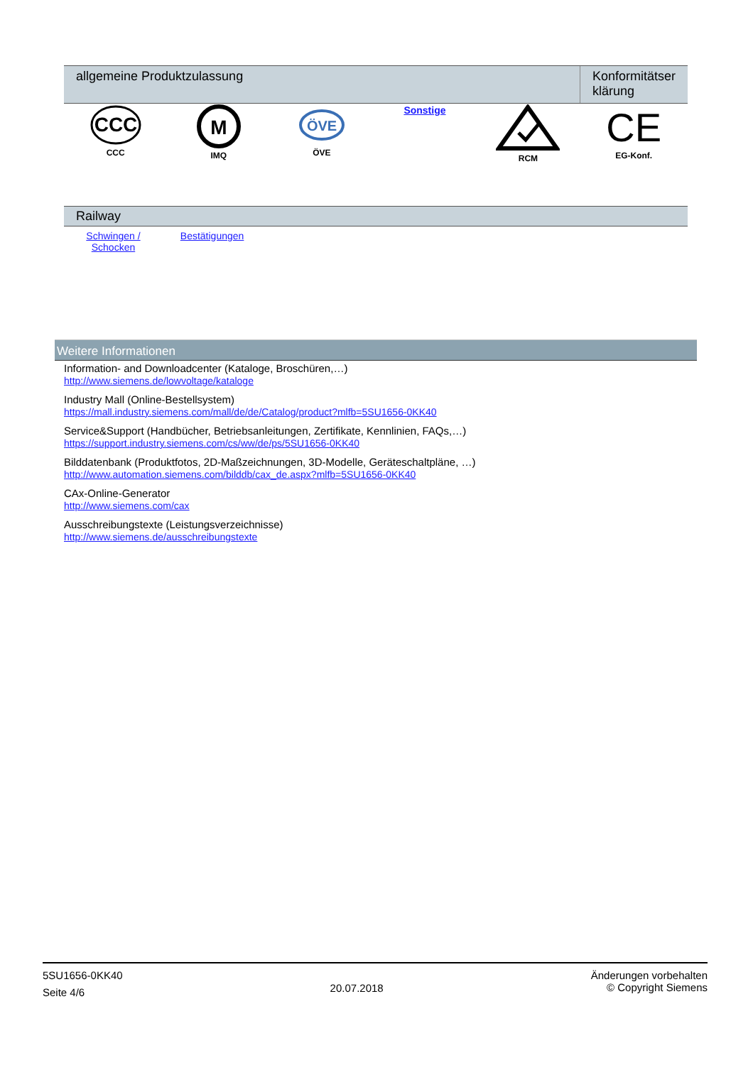| allgemeine Produktzulassung | | | | | Konformitätser klärung |
| --- | --- | --- | --- | --- | --- |
| CCC CCC | M IMQ | ÖVE ÖVE | Sonstige | RCM | CE EG-Konf. |
| Railway | | |
| --- | --- | --- |
| Schwingen / Schocken | Bestätigungen | |
Weitere Informationen
Information- and Downloadcenter (Kataloge, Broschüren,…)
http://www.siemens.de/lowvoltage/kataloge
Industry Mall (Online-Bestellsystem)
https://mall.industry.siemens.com/mall/de/de/Catalog/product?mlfb=5SU1656-0KK40
Service&Support (Handbücher, Betriebsanleitungen, Zertifikate, Kennlinien, FAQs,…)
https://support.industry.siemens.com/cs/ww/de/ps/5SU1656-0KK40
Bilddatenbank (Produktfotos, 2D-Maßzeichnungen, 3D-Modelle, Geräteschaltpläne, …)
http://www.automation.siemens.com/bilddb/cax_de.aspx?mlfb=5SU1656-0KK40
CAx-Online-Generator
http://www.siemens.com/cax
Ausschreibungstexte (Leistungsverzeichnisse)
http://www.siemens.de/ausschreibungstexte
5SU1656-0KK40
Seite 4/6
20.07.2018
Änderungen vorbehalten
© Copyright Siemens